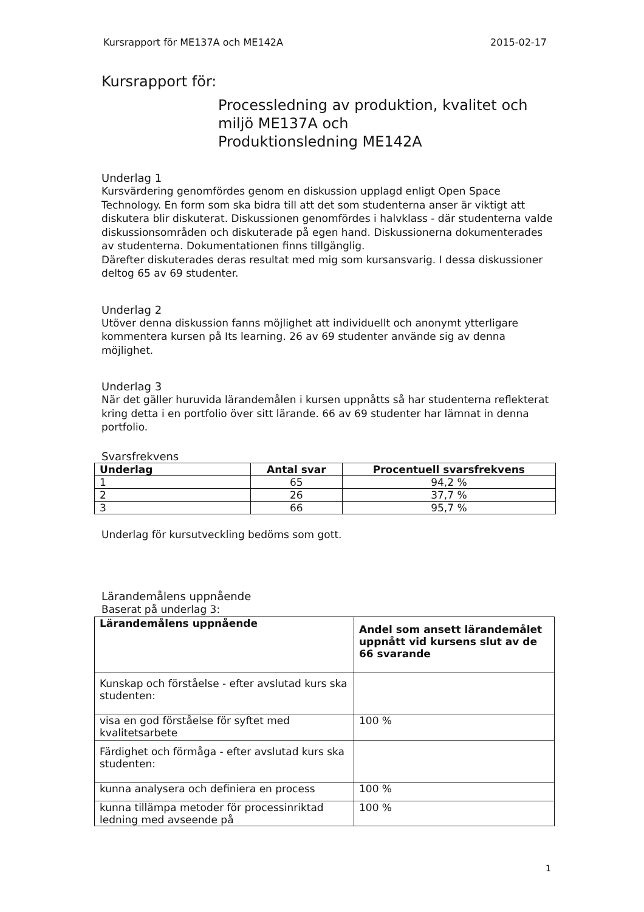Kursrapport för ME137A och ME142A 2015-02-17
Kursrapport för:
Processledning av produktion, kvalitet och miljö ME137A och
Produktionsledning ME142A
Underlag 1
Kursvärdering genomfördes genom en diskussion upplagd enligt Open Space Technology. En form som ska bidra till att det som studenterna anser är viktigt att diskutera blir diskuterat. Diskussionen genomfördes i halvklass - där studenterna valde diskussionsområden och diskuterade på egen hand. Diskussionerna dokumenterades av studenterna. Dokumentationen finns tillgänglig.
Därefter diskuterades deras resultat med mig som kursansvarig. I dessa diskussioner deltog 65 av 69 studenter.
Underlag 2
Utöver denna diskussion fanns möjlighet att individuellt och anonymt ytterligare kommentera kursen på Its learning. 26 av 69 studenter använde sig av denna möjlighet.
Underlag 3
När det gäller huruvida lärandemålen i kursen uppnåtts så har studenterna reflekterat kring detta i en portfolio över sitt lärande. 66 av 69 studenter har lämnat in denna portfolio.
Svarsfrekvens
| Underlag | Antal svar | Procentuell svarsfrekvens |
| --- | --- | --- |
| 1 | 65 | 94,2 % |
| 2 | 26 | 37,7 % |
| 3 | 66 | 95,7 % |
Underlag för kursutveckling bedöms som gott.
Lärandemålens uppnående
Baserat på underlag 3:
| Lärandemålens uppnående | Andel som ansett lärandemålet uppnått vid kursens slut av de 66 svarande |
| --- | --- |
| Kunskap och förståelse - efter avslutad kurs ska studenten: | |
| visa en god förståelse för syftet med kvalitetsarbete | 100 % |
| Färdighet och förmåga - efter avslutad kurs ska studenten: | |
| kunna analysera och definiera en process | 100 % |
| kunna tillämpa metoder för processinriktad ledning med avseende på | 100 % |
1